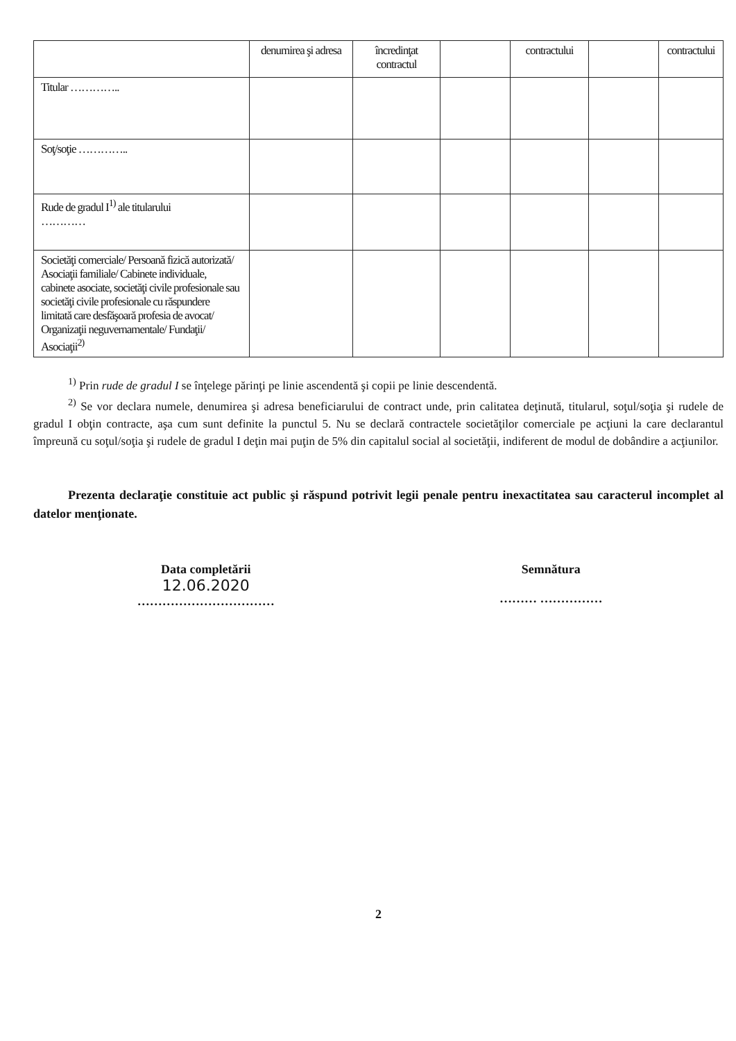| | denumirea şi adresa | încredinţat contractul | | contractului | | contractului |
| Titular ………….. | | | | | | |
| Soţ/soţie ………….. | | | | | | |
| Rude de gradul I<sup>1)</sup> ale titularului ………… | | | | | | |
| Societăţi comerciale/ Persoană fizică autorizată/ Asociaţii familiale/ Cabinete individuale, cabinete asociate, societăţi civile profesionale sau societăţi civile profesionale cu răspundere limitată care desfăşoară profesia de avocat/ Organizaţii neguvernamentale/ Fundaţii/ Asociaţii<sup>2)</sup> | | | | | | |
<sup>1)</sup> Prin rude de gradul I se înţelege părinţi pe linie ascendentă şi copii pe linie descendentă.
<sup>2)</sup> Se vor declara numele, denumirea şi adresa beneficiarului de contract unde, prin calitatea deţinută, titularul, soţul/soţia şi rudele de gradul I obţin contracte, aşa cum sunt definite la punctul 5. Nu se declară contractele societăţilor comerciale pe acţiuni la care declarantul împreună cu soţul/soţia şi rudele de gradul I deţin mai puţin de 5% din capitalul social al societăţii, indiferent de modul de dobândire a acţiunilor.
Prezenta declaraţie constituie act public şi răspund potrivit legii penale pentru inexactitatea sau caracterul incomplet al datelor menţionate.
Data completării
12.06.2020
……………………………
Semnătura
……… ……………
2